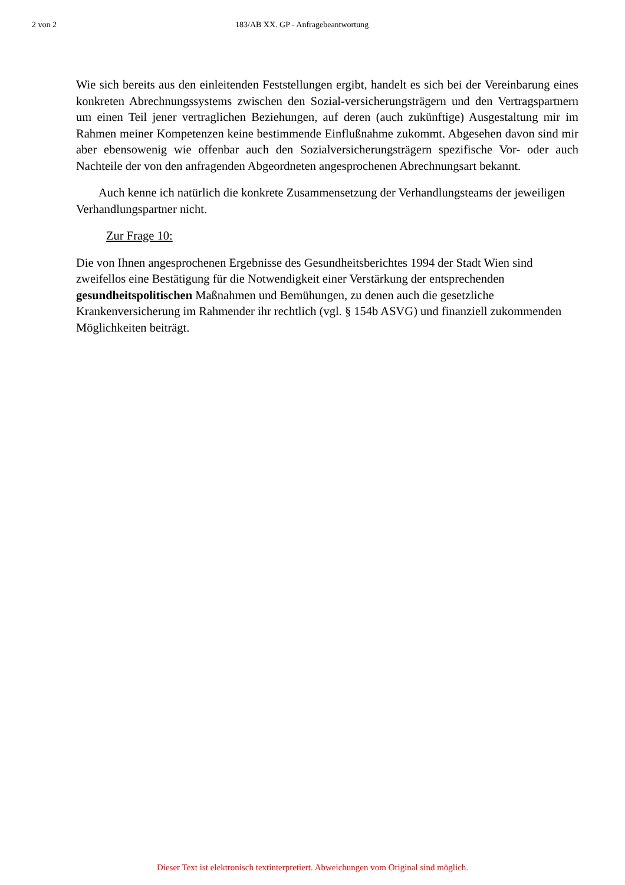2 von 2 183/AB XX. GP - Anfragebeantwortung
Wie sich bereits aus den einleitenden Feststellungen ergibt, handelt es sich bei der Vereinbarung eines konkreten Abrechnungssystems zwischen den Sozial-versicherungsträgern und den Vertragspartnern um einen Teil jener vertraglichen Beziehungen, auf deren (auch zukünftige) Ausgestaltung mir im Rahmen meiner Kompetenzen keine bestimmende Einflußnahme zukommt. Abgesehen davon sind mir aber ebensowenig wie offenbar auch den Sozialversicherungsträgern spezifische Vor- oder auch Nachteile der von den anfragenden Abgeordneten angesprochenen Abrechnungsart bekannt.
Auch kenne ich natürlich die konkrete Zusammensetzung der Verhandlungsteams der jeweiligen Verhandlungspartner nicht.
Zur Frage 10:
Die von Ihnen angesprochenen Ergebnisse des Gesundheitsberichtes 1994 der Stadt Wien sind zweifellos eine Bestätigung für die Notwendigkeit einer Verstärkung der entsprechenden gesundheitspolitischen Maßnahmen und Bemühungen, zu denen auch die gesetzliche Krankenversicherung im Rahmender ihr rechtlich (vgl. § 154b ASVG) und finanziell zukommenden Möglichkeiten beiträgt.
Dieser Text ist elektronisch textinterpretiert. Abweichungen vom Original sind möglich.